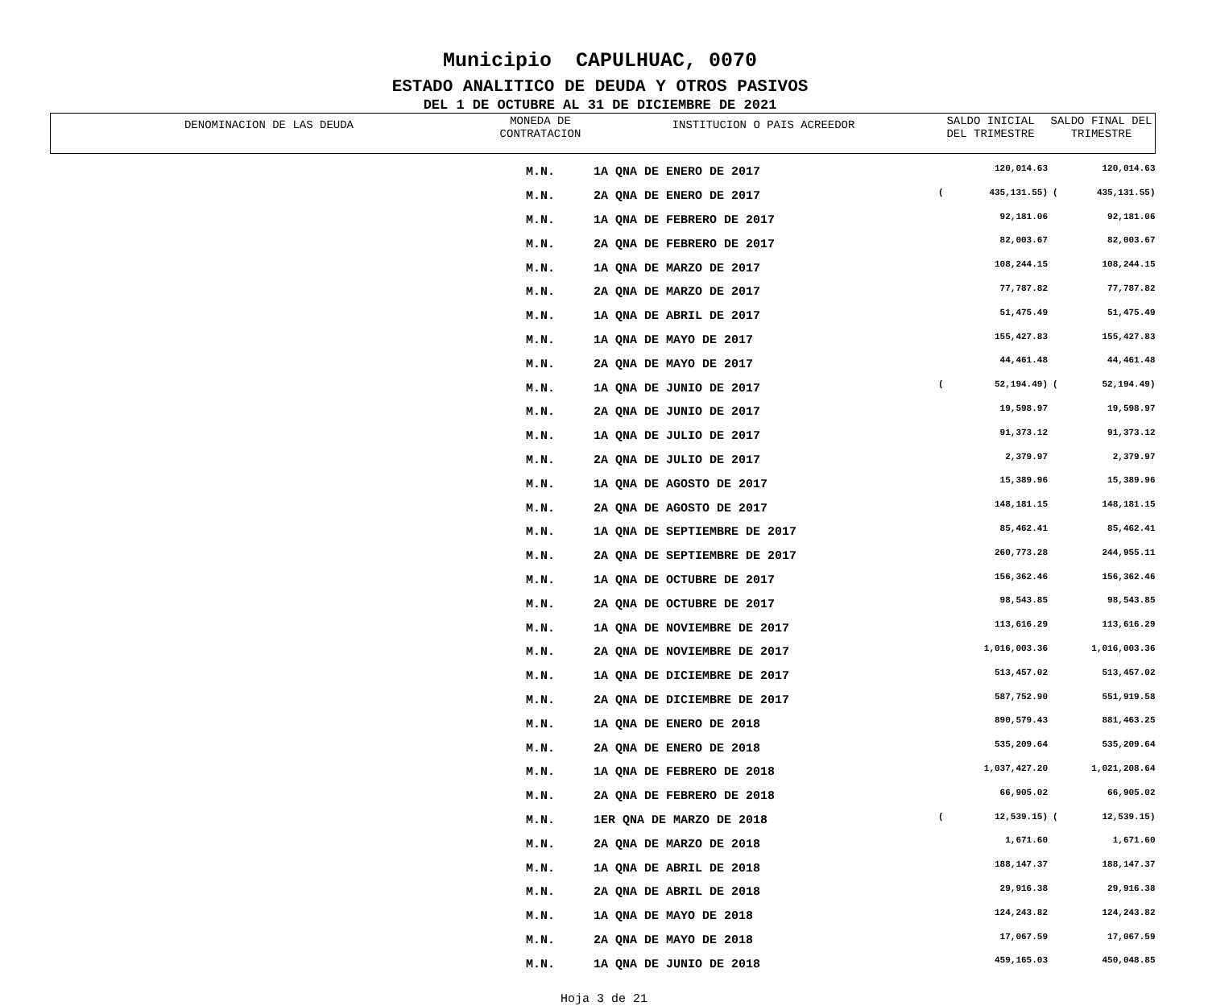Municipio CAPULHUAC, 0070
ESTADO ANALITICO DE DEUDA Y OTROS PASIVOS
DEL 1 DE OCTUBRE AL 31 DE DICIEMBRE DE 2021
| DENOMINACION DE LAS DEUDA | MONEDA DE CONTRATACION | INSTITUCION O PAIS ACREEDOR | SALDO INICIAL DEL TRIMESTRE | SALDO FINAL DEL TRIMESTRE |
| --- | --- | --- | --- | --- |
| | M.N. | 1A QNA DE ENERO DE 2017 | 120,014.63 | 120,014.63 |
| | M.N. | 2A QNA DE ENERO DE 2017 | ( 435,131.55) | ( 435,131.55) |
| | M.N. | 1A QNA DE FEBRERO DE 2017 | 92,181.06 | 92,181.06 |
| | M.N. | 2A QNA DE FEBRERO DE 2017 | 82,003.67 | 82,003.67 |
| | M.N. | 1A QNA DE MARZO DE 2017 | 108,244.15 | 108,244.15 |
| | M.N. | 2A QNA DE MARZO DE 2017 | 77,787.82 | 77,787.82 |
| | M.N. | 1A QNA DE ABRIL DE 2017 | 51,475.49 | 51,475.49 |
| | M.N. | 1A QNA DE MAYO DE 2017 | 155,427.83 | 155,427.83 |
| | M.N. | 2A QNA DE MAYO DE 2017 | 44,461.48 | 44,461.48 |
| | M.N. | 1A QNA DE JUNIO DE 2017 | ( 52,194.49) | ( 52,194.49) |
| | M.N. | 2A QNA DE JUNIO DE 2017 | 19,598.97 | 19,598.97 |
| | M.N. | 1A QNA DE JULIO DE 2017 | 91,373.12 | 91,373.12 |
| | M.N. | 2A QNA DE JULIO DE 2017 | 2,379.97 | 2,379.97 |
| | M.N. | 1A QNA DE AGOSTO DE 2017 | 15,389.96 | 15,389.96 |
| | M.N. | 2A QNA DE AGOSTO DE 2017 | 148,181.15 | 148,181.15 |
| | M.N. | 1A QNA DE SEPTIEMBRE DE 2017 | 85,462.41 | 85,462.41 |
| | M.N. | 2A QNA DE SEPTIEMBRE DE 2017 | 260,773.28 | 244,955.11 |
| | M.N. | 1A QNA DE OCTUBRE DE 2017 | 156,362.46 | 156,362.46 |
| | M.N. | 2A QNA DE OCTUBRE DE 2017 | 98,543.85 | 98,543.85 |
| | M.N. | 1A QNA DE NOVIEMBRE DE 2017 | 113,616.29 | 113,616.29 |
| | M.N. | 2A QNA DE NOVIEMBRE DE 2017 | 1,016,003.36 | 1,016,003.36 |
| | M.N. | 1A QNA DE DICIEMBRE DE 2017 | 513,457.02 | 513,457.02 |
| | M.N. | 2A QNA DE DICIEMBRE DE 2017 | 587,752.90 | 551,919.58 |
| | M.N. | 1A QNA DE ENERO DE 2018 | 890,579.43 | 881,463.25 |
| | M.N. | 2A QNA DE ENERO DE 2018 | 535,209.64 | 535,209.64 |
| | M.N. | 1A QNA DE FEBRERO DE 2018 | 1,037,427.20 | 1,021,208.64 |
| | M.N. | 2A QNA DE FEBRERO DE 2018 | 66,905.02 | 66,905.02 |
| | M.N. | 1ER QNA DE MARZO DE 2018 | ( 12,539.15) | ( 12,539.15) |
| | M.N. | 2A QNA DE MARZO DE 2018 | 1,671.60 | 1,671.60 |
| | M.N. | 1A QNA DE ABRIL DE 2018 | 188,147.37 | 188,147.37 |
| | M.N. | 2A QNA DE ABRIL DE 2018 | 29,916.38 | 29,916.38 |
| | M.N. | 1A QNA DE MAYO DE 2018 | 124,243.82 | 124,243.82 |
| | M.N. | 2A QNA DE MAYO DE 2018 | 17,067.59 | 17,067.59 |
| | M.N. | 1A QNA DE JUNIO DE 2018 | 459,165.03 | 450,048.85 |
Hoja 3 de 21